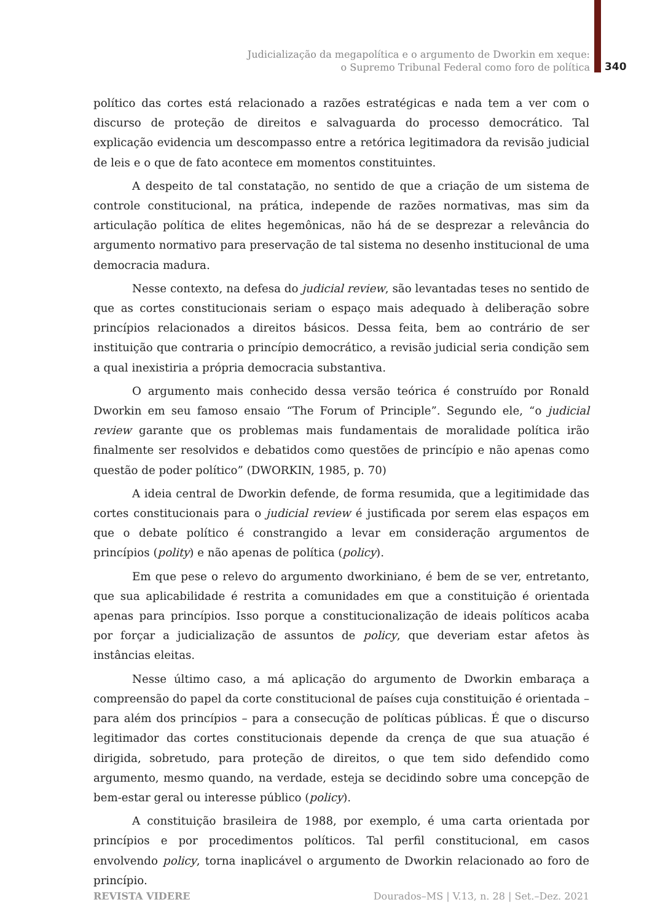Judicialização da megapolítica e o argumento de Dworkin em xeque:
o Supremo Tribunal Federal como foro de política
340
político das cortes está relacionado a razões estratégicas e nada tem a ver com o discurso de proteção de direitos e salvaguarda do processo democrático. Tal explicação evidencia um descompasso entre a retórica legitimadora da revisão judicial de leis e o que de fato acontece em momentos constituintes.
A despeito de tal constatação, no sentido de que a criação de um sistema de controle constitucional, na prática, independe de razões normativas, mas sim da articulação política de elites hegemônicas, não há de se desprezar a relevância do argumento normativo para preservação de tal sistema no desenho institucional de uma democracia madura.
Nesse contexto, na defesa do judicial review, são levantadas teses no sentido de que as cortes constitucionais seriam o espaço mais adequado à deliberação sobre princípios relacionados a direitos básicos. Dessa feita, bem ao contrário de ser instituição que contraria o princípio democrático, a revisão judicial seria condição sem a qual inexistiria a própria democracia substantiva.
O argumento mais conhecido dessa versão teórica é construído por Ronald Dworkin em seu famoso ensaio “The Forum of Principle”. Segundo ele, “o judicial review garante que os problemas mais fundamentais de moralidade política irão finalmente ser resolvidos e debatidos como questões de princípio e não apenas como questão de poder político” (DWORKIN, 1985, p. 70)
A ideia central de Dworkin defende, de forma resumida, que a legitimidade das cortes constitucionais para o judicial review é justificada por serem elas espaços em que o debate político é constrangido a levar em consideração argumentos de princípios (polity) e não apenas de política (policy).
Em que pese o relevo do argumento dworkiniano, é bem de se ver, entretanto, que sua aplicabilidade é restrita a comunidades em que a constituição é orientada apenas para princípios. Isso porque a constitucionalização de ideais políticos acaba por forçar a judicialização de assuntos de policy, que deveriam estar afetos às instâncias eleitas.
Nesse último caso, a má aplicação do argumento de Dworkin embaraça a compreensão do papel da corte constitucional de países cuja constituição é orientada – para além dos princípios – para a consecução de políticas públicas. É que o discurso legitimador das cortes constitucionais depende da crença de que sua atuação é dirigida, sobretudo, para proteção de direitos, o que tem sido defendido como argumento, mesmo quando, na verdade, esteja se decidindo sobre uma concepção de bem-estar geral ou interesse público (policy).
A constituição brasileira de 1988, por exemplo, é uma carta orientada por princípios e por procedimentos políticos. Tal perfil constitucional, em casos envolvendo policy, torna inaplicável o argumento de Dworkin relacionado ao foro de princípio.
REVISTA VIDERE Dourados–MS | V.13, n. 28 | Set.–Dez. 2021